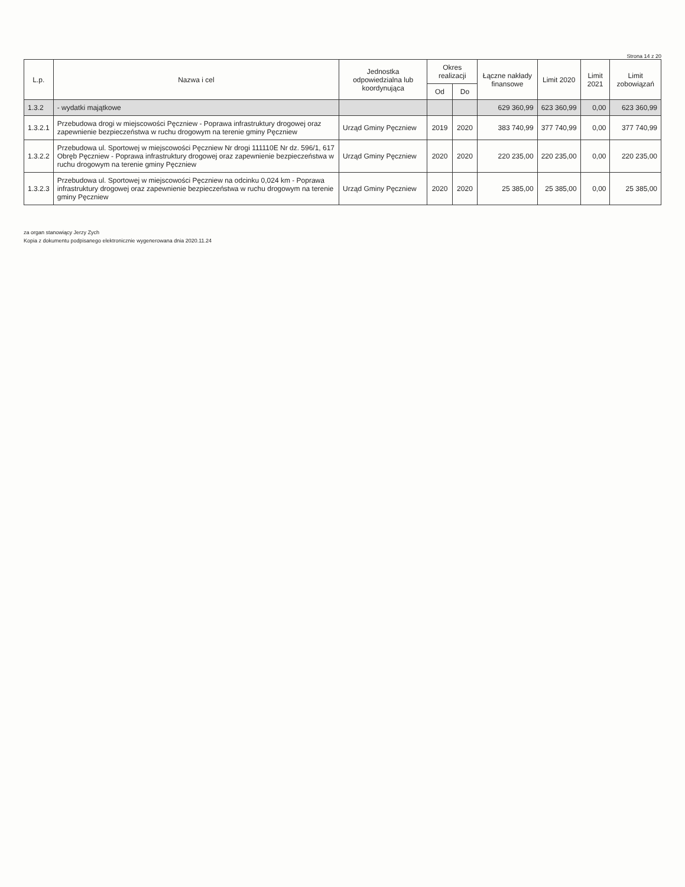Strona 14 z 20
| L.p. | Nazwa i cel | Jednostka odpowiedzialna lub koordynująca | Okres realizacji | | Łączne nakłady finansowe | Limit 2020 | Limit 2021 | Limit zobowiązań |
| --- | --- | --- | --- | --- | --- | --- | --- | --- |
| | | | Od | Do | | | | |
| 1.3.2 | - wydatki majątkowe | | | | 629 360,99 | 623 360,99 | 0,00 | 623 360,99 |
| 1.3.2.1 | Przebudowa drogi w miejscowości Pęczniew - Poprawa infrastruktury drogowej oraz zapewnienie bezpieczeństwa w ruchu drogowym na terenie gminy Pęczniew | Urząd Gminy Pęczniew | 2019 | 2020 | 383 740,99 | 377 740,99 | 0,00 | 377 740,99 |
| 1.3.2.2 | Przebudowa ul. Sportowej w miejscowości Pęczniew Nr drogi 111110E Nr dz. 596/1, 617 Obręb Pęczniew - Poprawa infrastruktury drogowej oraz zapewnienie bezpieczeństwa w ruchu drogowym na terenie gminy Pęczniew | Urząd Gminy Pęczniew | 2020 | 2020 | 220 235,00 | 220 235,00 | 0,00 | 220 235,00 |
| 1.3.2.3 | Przebudowa ul. Sportowej w miejscowości Pęczniew na odcinku 0,024 km - Poprawa infrastruktury drogowej oraz zapewnienie bezpieczeństwa w ruchu drogowym na terenie gminy Pęczniew | Urząd Gminy Pęczniew | 2020 | 2020 | 25 385,00 | 25 385,00 | 0,00 | 25 385,00 |
za organ stanowiący Jerzy Zych
Kopia z dokumentu podpisanego elektronicznie wygenerowana dnia 2020.11.24